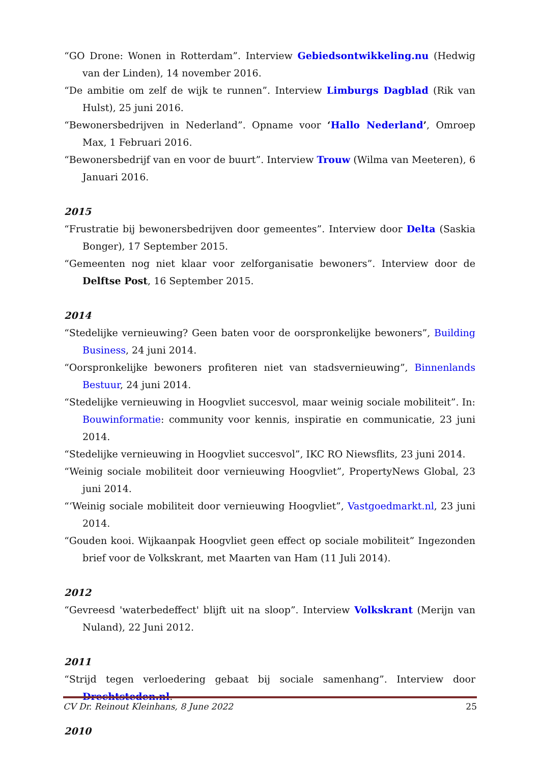“GO Drone: Wonen in Rotterdam”. Interview Gebiedsontwikkeling.nu (Hedwig van der Linden), 14 november 2016.
“De ambitie om zelf de wijk te runnen”. Interview Limburgs Dagblad (Rik van Hulst), 25 juni 2016.
“Bewonersbedrijven in Nederland”. Opname voor ‘Hallo Nederland’, Omroep Max, 1 Februari 2016.
“Bewonersbedrijf van en voor de buurt”. Interview Trouw (Wilma van Meeteren), 6 Januari 2016.
2015
“Frustratie bij bewonersbedrijven door gemeentes”. Interview door Delta (Saskia Bonger), 17 September 2015.
“Gemeenten nog niet klaar voor zelforganisatie bewoners”. Interview door de Delftse Post, 16 September 2015.
2014
“Stedelijke vernieuwing? Geen baten voor de oorspronkelijke bewoners”, Building Business, 24 juni 2014.
“Oorspronkelijke bewoners profiteren niet van stadsvernieuwing”, Binnenlands Bestuur, 24 juni 2014.
“Stedelijke vernieuwing in Hoogvliet succesvol, maar weinig sociale mobiliteit”. In: Bouwinformatie: community voor kennis, inspiratie en communicatie, 23 juni 2014.
“Stedelijke vernieuwing in Hoogvliet succesvol”, IKC RO Niewsflits, 23 juni 2014.
“Weinig sociale mobiliteit door vernieuwing Hoogvliet”, PropertyNews Global, 23 juni 2014.
“‘Weinig sociale mobiliteit door vernieuwing Hoogvliet”, Vastgoedmarkt.nl, 23 juni 2014.
“Gouden kooi. Wijkaanpak Hoogvliet geen effect op sociale mobiliteit” Ingezonden brief voor de Volkskrant, met Maarten van Ham (11 Juli 2014).
2012
“Gevreesd 'waterbedeffect' blijft uit na sloop”. Interview Volkskrant (Merijn van Nuland), 22 Juni 2012.
2011
“Strijd tegen verloedering gebaat bij sociale samenhang”. Interview door Drechtsteden.nl.
2010
CV Dr. Reinout Kleinhans, 8 June 2022 25